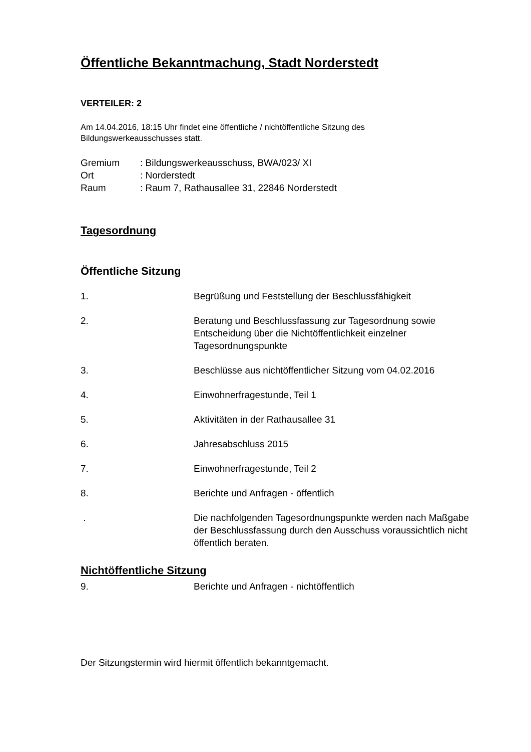Öffentliche Bekanntmachung, Stadt Norderstedt
VERTEILER: 2
Am 14.04.2016, 18:15 Uhr findet eine öffentliche / nichtöffentliche Sitzung des
Bildungswerkeausschusses statt.
| Gremium | : Bildungswerkeausschuss, BWA/023/ XI |
| Ort | : Norderstedt |
| Raum | : Raum 7, Rathausallee 31, 22846 Norderstedt |
Tagesordnung
Öffentliche Sitzung
| 1. | Begrüßung und Feststellung der Beschlussfähigkeit |
| 2. | Beratung und Beschlussfassung zur Tagesordnung sowie Entscheidung über die Nichtöffentlichkeit einzelner Tagesordnungspunkte |
| 3. | Beschlüsse aus nichtöffentlicher Sitzung vom 04.02.2016 |
| 4. | Einwohnerfragestunde, Teil 1 |
| 5. | Aktivitäten in der Rathausallee 31 |
| 6. | Jahresabschluss 2015 |
| 7. | Einwohnerfragestunde, Teil 2 |
| 8. | Berichte und Anfragen - öffentlich |
| . | Die nachfolgenden Tagesordnungspunkte werden nach Maßgabe der Beschlussfassung durch den Ausschuss voraussichtlich nicht öffentlich beraten. |
Nichtöffentliche Sitzung
| 9. | Berichte und Anfragen - nichtöffentlich |
Der Sitzungstermin wird hiermit öffentlich bekanntgemacht.